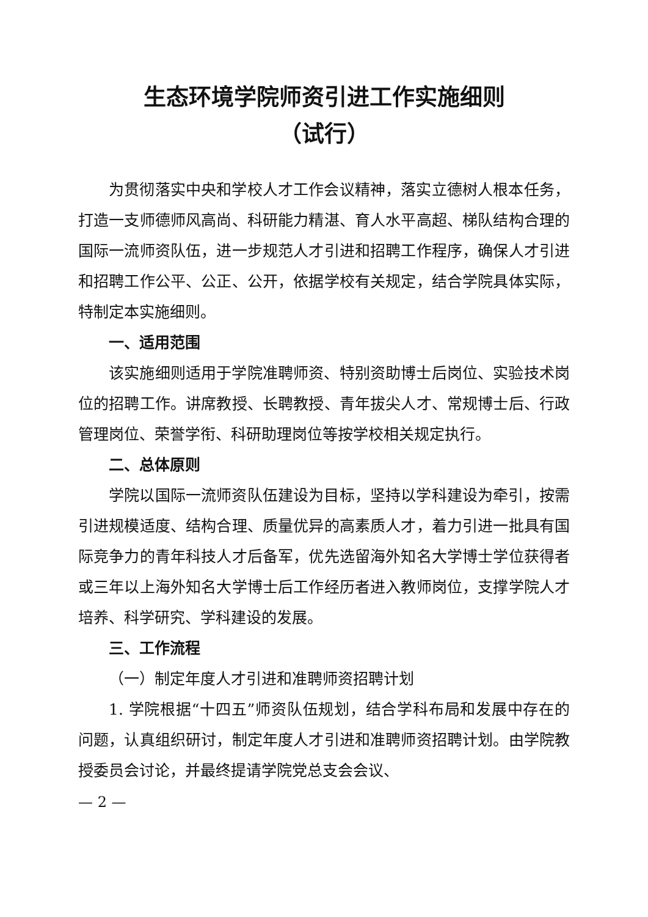生态环境学院师资引进工作实施细则
（试行）
为贯彻落实中央和学校人才工作会议精神，落实立德树人根本任务，打造一支师德师风高尚、科研能力精湛、育人水平高超、梯队结构合理的国际一流师资队伍，进一步规范人才引进和招聘工作程序，确保人才引进和招聘工作公平、公正、公开，依据学校有关规定，结合学院具体实际，特制定本实施细则。
一、适用范围
该实施细则适用于学院准聘师资、特别资助博士后岗位、实验技术岗位的招聘工作。讲席教授、长聘教授、青年拔尖人才、常规博士后、行政管理岗位、荣誉学衔、科研助理岗位等按学校相关规定执行。
二、总体原则
学院以国际一流师资队伍建设为目标，坚持以学科建设为牵引，按需引进规模适度、结构合理、质量优异的高素质人才，着力引进一批具有国际竞争力的青年科技人才后备军，优先选留海外知名大学博士学位获得者或三年以上海外知名大学博士后工作经历者进入教师岗位，支撑学院人才培养、科学研究、学科建设的发展。
三、工作流程
（一）制定年度人才引进和准聘师资招聘计划
1. 学院根据“十四五”师资队伍规划，结合学科布局和发展中存在的问题，认真组织研讨，制定年度人才引进和准聘师资招聘计划。由学院教授委员会讨论，并最终提请学院党总支会会议、
— 2 —